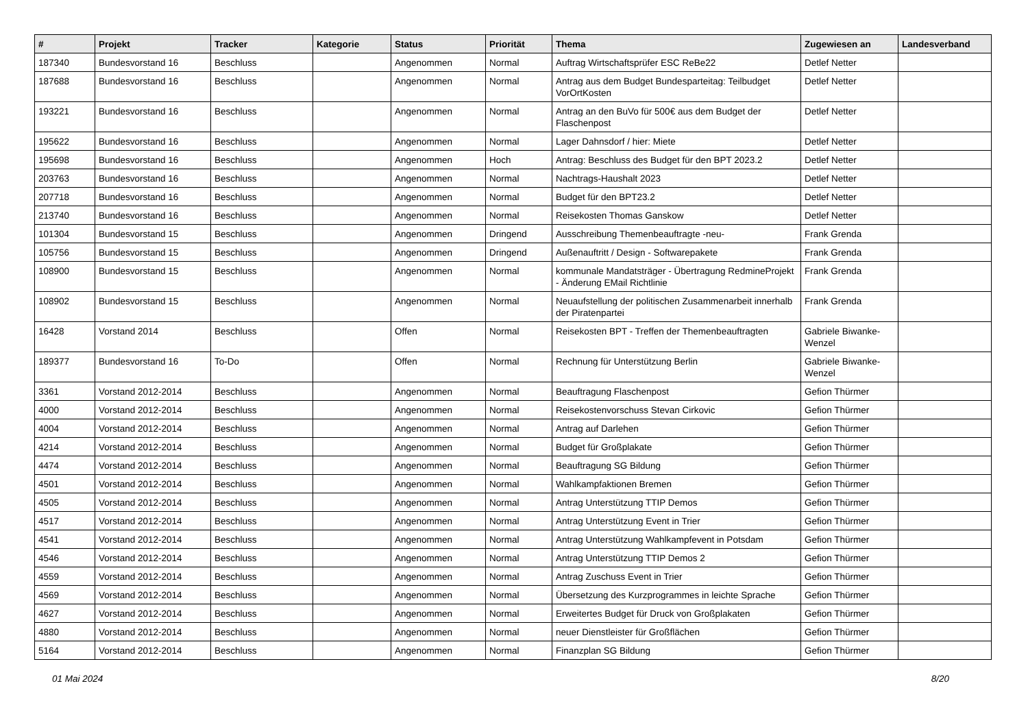| # | Projekt | Tracker | Kategorie | Status | Priorität | Thema | Zugewiesen an | Landesverband |
| --- | --- | --- | --- | --- | --- | --- | --- | --- |
| 187340 | Bundesvorstand 16 | Beschluss | | Angenommen | Normal | Auftrag Wirtschaftsprüfer ESC ReBe22 | Detlef Netter | |
| 187688 | Bundesvorstand 16 | Beschluss | | Angenommen | Normal | Antrag aus dem Budget Bundesparteitag: Teilbudget VorOrtKosten | Detlef Netter | |
| 193221 | Bundesvorstand 16 | Beschluss | | Angenommen | Normal | Antrag an den BuVo für 500€ aus dem Budget der Flaschenpost | Detlef Netter | |
| 195622 | Bundesvorstand 16 | Beschluss | | Angenommen | Normal | Lager Dahnsdorf / hier: Miete | Detlef Netter | |
| 195698 | Bundesvorstand 16 | Beschluss | | Angenommen | Hoch | Antrag: Beschluss des Budget für den BPT 2023.2 | Detlef Netter | |
| 203763 | Bundesvorstand 16 | Beschluss | | Angenommen | Normal | Nachtrags-Haushalt 2023 | Detlef Netter | |
| 207718 | Bundesvorstand 16 | Beschluss | | Angenommen | Normal | Budget für den BPT23.2 | Detlef Netter | |
| 213740 | Bundesvorstand 16 | Beschluss | | Angenommen | Normal | Reisekosten Thomas Ganskow | Detlef Netter | |
| 101304 | Bundesvorstand 15 | Beschluss | | Angenommen | Dringend | Ausschreibung Themenbeauftragte -neu- | Frank Grenda | |
| 105756 | Bundesvorstand 15 | Beschluss | | Angenommen | Dringend | Außenauftritt / Design - Softwarepakete | Frank Grenda | |
| 108900 | Bundesvorstand 15 | Beschluss | | Angenommen | Normal | kommunale Mandatsträger - Übertragung RedmineProjekt - Änderung EMail Richtlinie | Frank Grenda | |
| 108902 | Bundesvorstand 15 | Beschluss | | Angenommen | Normal | Neuaufstellung der politischen Zusammenarbeit innerhalb der Piratenpartei | Frank Grenda | |
| 16428 | Vorstand 2014 | Beschluss | | Offen | Normal | Reisekosten BPT - Treffen der Themenbeauftragten | Gabriele Biwanke-Wenzel | |
| 189377 | Bundesvorstand 16 | To-Do | | Offen | Normal | Rechnung für Unterstützung Berlin | Gabriele Biwanke-Wenzel | |
| 3361 | Vorstand 2012-2014 | Beschluss | | Angenommen | Normal | Beauftragung Flaschenpost | Gefion Thürmer | |
| 4000 | Vorstand 2012-2014 | Beschluss | | Angenommen | Normal | Reisekostenvorschuss Stevan Cirkovic | Gefion Thürmer | |
| 4004 | Vorstand 2012-2014 | Beschluss | | Angenommen | Normal | Antrag auf Darlehen | Gefion Thürmer | |
| 4214 | Vorstand 2012-2014 | Beschluss | | Angenommen | Normal | Budget für Großplakate | Gefion Thürmer | |
| 4474 | Vorstand 2012-2014 | Beschluss | | Angenommen | Normal | Beauftragung SG Bildung | Gefion Thürmer | |
| 4501 | Vorstand 2012-2014 | Beschluss | | Angenommen | Normal | Wahlkampfaktionen Bremen | Gefion Thürmer | |
| 4505 | Vorstand 2012-2014 | Beschluss | | Angenommen | Normal | Antrag Unterstützung TTIP Demos | Gefion Thürmer | |
| 4517 | Vorstand 2012-2014 | Beschluss | | Angenommen | Normal | Antrag Unterstützung Event in Trier | Gefion Thürmer | |
| 4541 | Vorstand 2012-2014 | Beschluss | | Angenommen | Normal | Antrag Unterstützung Wahlkampfevent in Potsdam | Gefion Thürmer | |
| 4546 | Vorstand 2012-2014 | Beschluss | | Angenommen | Normal | Antrag Unterstützung TTIP Demos 2 | Gefion Thürmer | |
| 4559 | Vorstand 2012-2014 | Beschluss | | Angenommen | Normal | Antrag Zuschuss Event in Trier | Gefion Thürmer | |
| 4569 | Vorstand 2012-2014 | Beschluss | | Angenommen | Normal | Übersetzung des Kurzprogrammes in leichte Sprache | Gefion Thürmer | |
| 4627 | Vorstand 2012-2014 | Beschluss | | Angenommen | Normal | Erweitertes Budget für Druck von Großplakaten | Gefion Thürmer | |
| 4880 | Vorstand 2012-2014 | Beschluss | | Angenommen | Normal | neuer Dienstleister für Großflächen | Gefion Thürmer | |
| 5164 | Vorstand 2012-2014 | Beschluss | | Angenommen | Normal | Finanzplan SG Bildung | Gefion Thürmer | |
01 Mai 2024 8/20